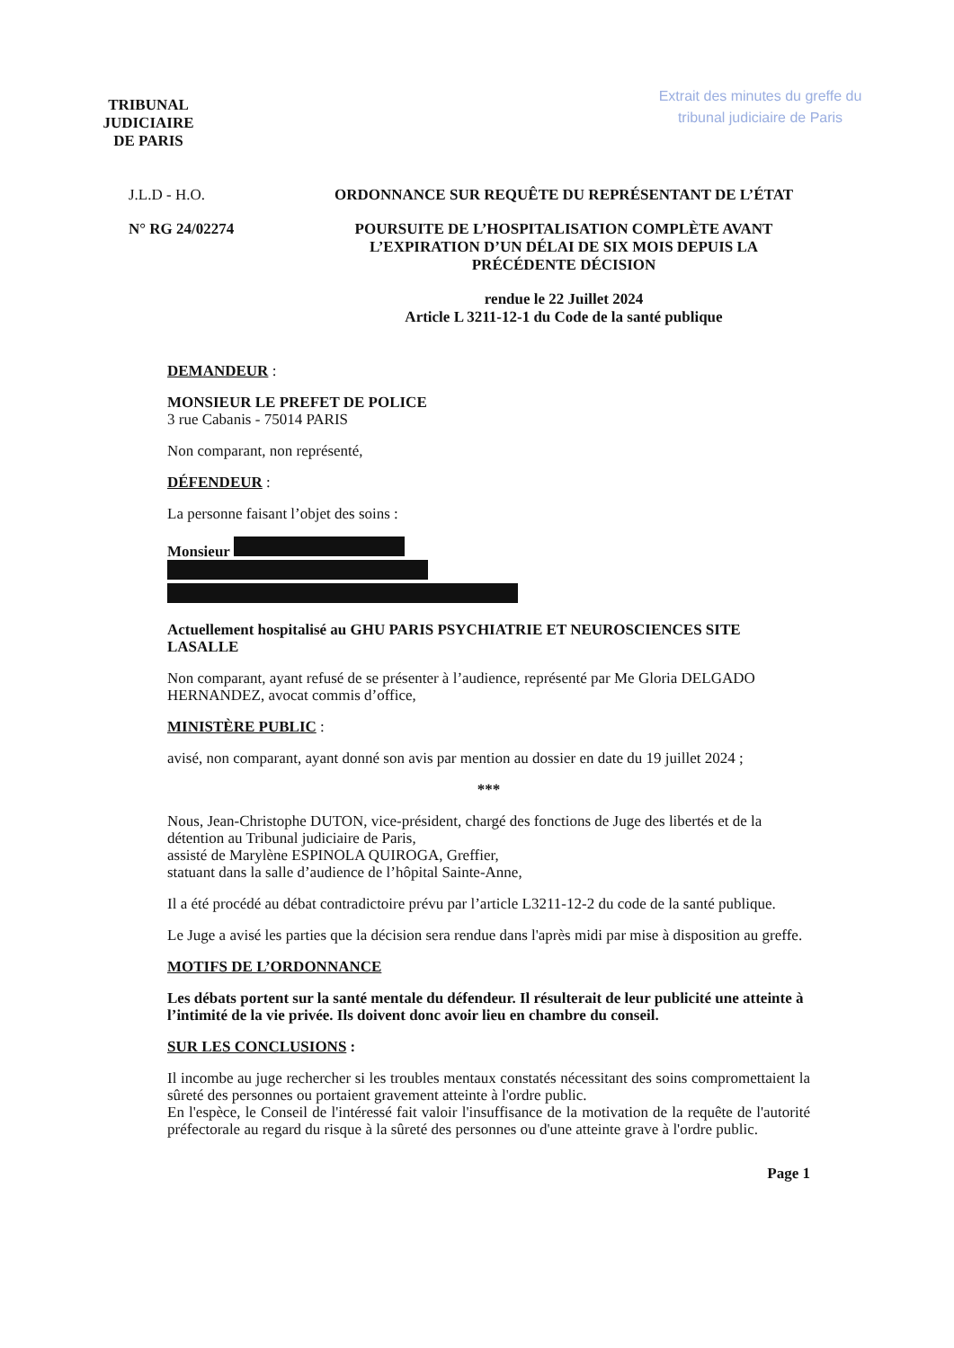TRIBUNAL
JUDICIAIRE
DE PARIS
Extrait des minutes du greffe du
tribunal judiciaire de Paris
J.L.D - H.O. ORDONNANCE SUR REQUÊTE DU REPRÉSENTANT DE L’ÉTAT
N° RG 24/02274 POURSUITE DE L’HOSPITALISATION COMPLÈTE AVANT
L’EXPIRATION D’UN DÉLAI DE SIX MOIS DEPUIS LA
PRÉCÉDENTE DÉCISION
rendue le 22 Juillet 2024
Article L 3211-12-1 du Code de la santé publique
DEMANDEUR :
MONSIEUR LE PREFET DE POLICE
3 rue Cabanis - 75014 PARIS
Non comparant, non représenté,
DÉFENDEUR :
La personne faisant l’objet des soins :
Monsieur
Actuellement hospitalisé au GHU PARIS PSYCHIATRIE ET NEUROSCIENCES SITE LASALLE
Non comparant, ayant refusé de se présenter à l’audience, représenté par Me Gloria DELGADO HERNANDEZ, avocat commis d’office,
MINISTÈRE PUBLIC :
avisé, non comparant, ayant donné son avis par mention au dossier en date du 19 juillet 2024 ;
***
Nous, Jean-Christophe DUTON, vice-président, chargé des fonctions de Juge des libertés et de la détention au Tribunal judiciaire de Paris,
assisté de Marylène ESPINOLA QUIROGA, Greffier,
statuant dans la salle d’audience de l’hôpital Sainte-Anne,
Il a été procédé au débat contradictoire prévu par l’article L3211-12-2 du code de la santé publique.
Le Juge a avisé les parties que la décision sera rendue dans l'après midi par mise à disposition au greffe.
MOTIFS DE L’ORDONNANCE
Les débats portent sur la santé mentale du défendeur. Il résulterait de leur publicité une atteinte à l’intimité de la vie privée. Ils doivent donc avoir lieu en chambre du conseil.
SUR LES CONCLUSIONS :
Il incombe au juge rechercher si les troubles mentaux constatés nécessitant des soins compromettaient la sûreté des personnes ou portaient gravement atteinte à l'ordre public.
En l'espèce, le Conseil de l'intéressé fait valoir l'insuffisance de la motivation de la requête de l'autorité préfectorale au regard du risque à la sûreté des personnes ou d'une atteinte grave à l'ordre public.
Page 1